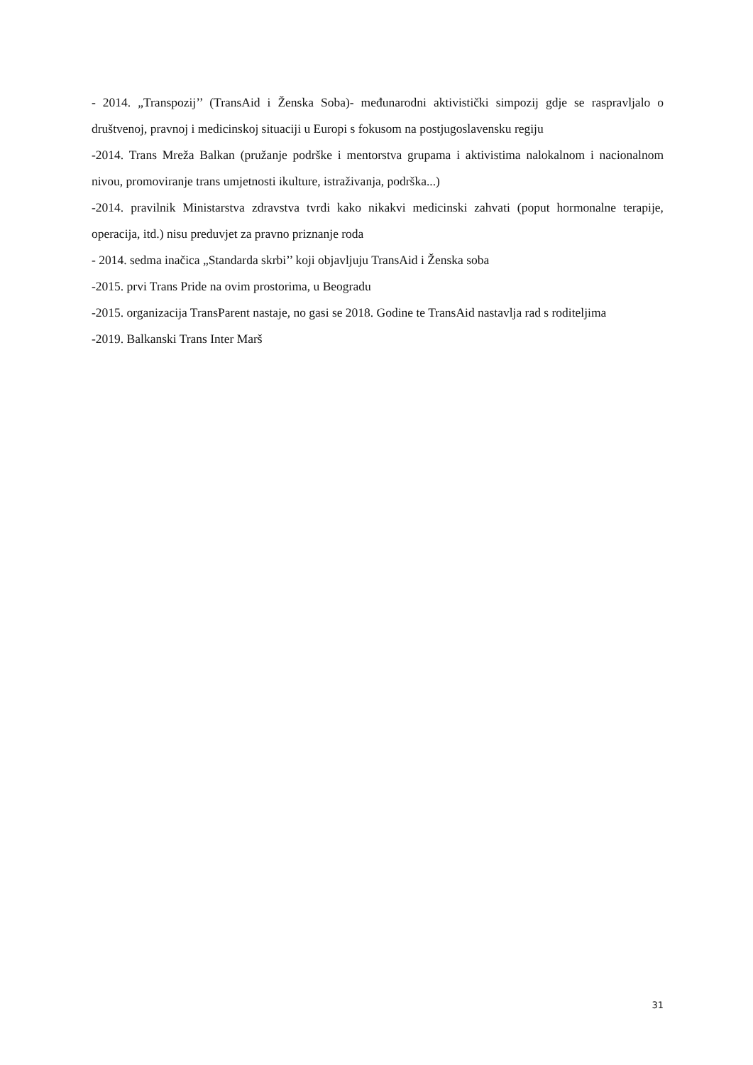- 2014. „Transpozij’’ (TransAid i Ženska Soba)- međunarodni aktivistički simpozij gdje se raspravljalo o društvenoj, pravnoj i medicinskoj situaciji u Europi s fokusom na postjugoslavensku regiju
-2014. Trans Mreža Balkan (pružanje podrške i mentorstva grupama i aktivistima nalokalnom i nacionalnom nivou, promoviranje trans umjetnosti ikulture, istraživanja, podrška...)
-2014. pravilnik Ministarstva zdravstva tvrdi kako nikakvi medicinski zahvati (poput hormonalne terapije, operacija, itd.) nisu preduvjet za pravno priznanje roda
- 2014. sedma inačica „Standarda skrbi’’ koji objavljuju TransAid i Ženska soba
-2015. prvi Trans Pride na ovim prostorima, u Beogradu
-2015. organizacija TransParent nastaje, no gasi se 2018. Godine te TransAid nastavlja rad s roditeljima
-2019. Balkanski Trans Inter Marš
31